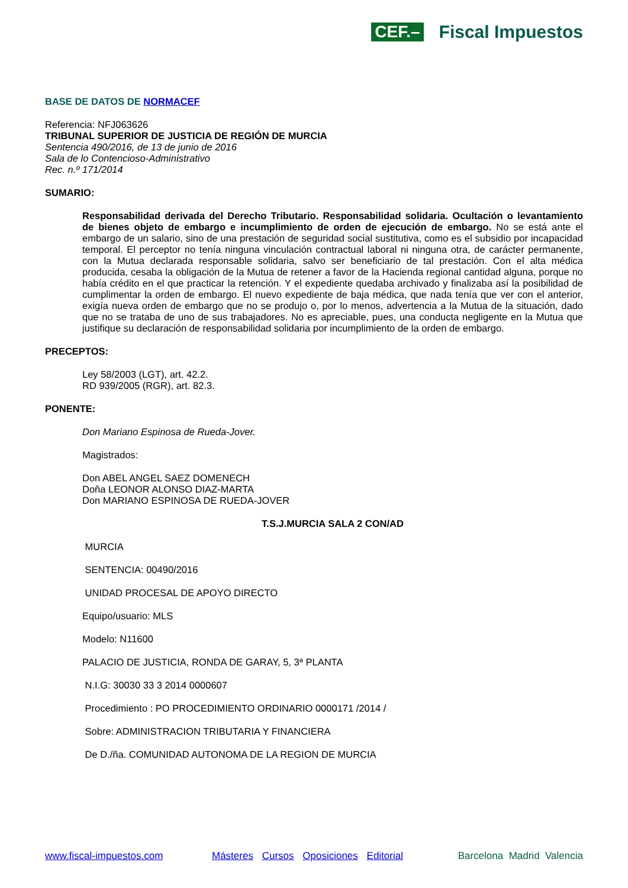CEF.– Fiscal Impuestos
BASE DE DATOS DE NORMACEF
Referencia: NFJ063626
TRIBUNAL SUPERIOR DE JUSTICIA DE REGIÓN DE MURCIA
Sentencia 490/2016, de 13 de junio de 2016
Sala de lo Contencioso-Administrativo
Rec. n.º 171/2014
SUMARIO:
Responsabilidad derivada del Derecho Tributario. Responsabilidad solidaria. Ocultación o levantamiento de bienes objeto de embargo e incumplimiento de orden de ejecución de embargo. No se está ante el embargo de un salario, sino de una prestación de seguridad social sustitutiva, como es el subsidio por incapacidad temporal. El perceptor no tenía ninguna vinculación contractual laboral ni ninguna otra, de carácter permanente, con la Mutua declarada responsable solidaria, salvo ser beneficiario de tal prestación. Con el alta médica producida, cesaba la obligación de la Mutua de retener a favor de la Hacienda regional cantidad alguna, porque no había crédito en el que practicar la retención. Y el expediente quedaba archivado y finalizaba así la posibilidad de cumplimentar la orden de embargo. El nuevo expediente de baja médica, que nada tenía que ver con el anterior, exigía nueva orden de embargo que no se produjo o, por lo menos, advertencia a la Mutua de la situación, dado que no se trataba de uno de sus trabajadores. No es apreciable, pues, una conducta negligente en la Mutua que justifique su declaración de responsabilidad solidaria por incumplimiento de la orden de embargo.
PRECEPTOS:
Ley 58/2003 (LGT), art. 42.2.
RD 939/2005 (RGR), art. 82.3.
PONENTE:
Don Mariano Espinosa de Rueda-Jover.
Magistrados:
Don ABEL ANGEL SAEZ DOMENECH
Doña LEONOR ALONSO DIAZ-MARTA
Don MARIANO ESPINOSA DE RUEDA-JOVER
T.S.J.MURCIA SALA 2 CON/AD
MURCIA
SENTENCIA: 00490/2016
UNIDAD PROCESAL DE APOYO DIRECTO
Equipo/usuario: MLS
Modelo: N11600
PALACIO DE JUSTICIA, RONDA DE GARAY, 5, 3ª PLANTA
N.I.G: 30030 33 3 2014 0000607
Procedimiento : PO PROCEDIMIENTO ORDINARIO 0000171 /2014 /
Sobre: ADMINISTRACION TRIBUTARIA Y FINANCIERA
De D./ña. COMUNIDAD AUTONOMA DE LA REGION DE MURCIA
www.fiscal-impuestos.com Másteres Cursos Oposiciones Editorial Barcelona Madrid Valencia